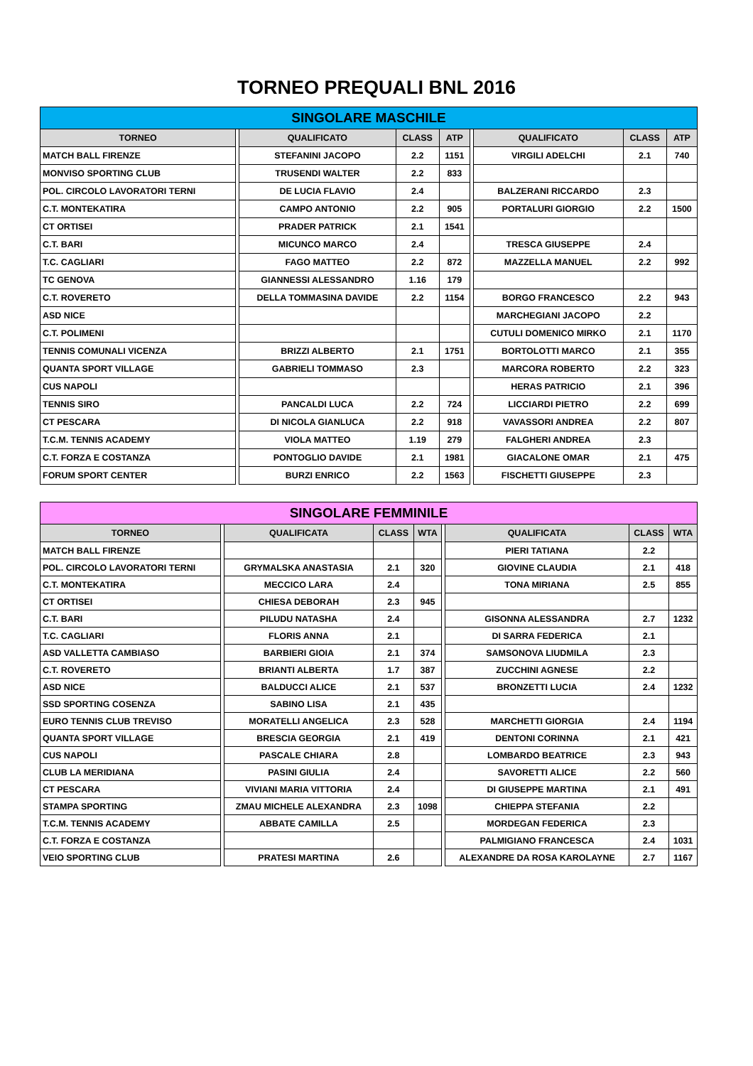TORNEO PREQUALI BNL 2016
| SINGOLARE MASCHILE | | | | | | | | |
| --- | --- | --- | --- | --- | --- | --- | --- | --- |
| TORNEO | | QUALIFICATO | CLASS | ATP | | QUALIFICATO | CLASS | ATP |
| MATCH BALL FIRENZE | | STEFANINI JACOPO | 2.2 | 1151 | | VIRGILI ADELCHI | 2.1 | 740 |
| MONVISO SPORTING CLUB | | TRUSENDI WALTER | 2.2 | 833 | | | | |
| POL. CIRCOLO LAVORATORI TERNI | | DE LUCIA FLAVIO | 2.4 | | | BALZERANI RICCARDO | 2.3 | |
| C.T. MONTEKATIRA | | CAMPO ANTONIO | 2.2 | 905 | | PORTALURI GIORGIO | 2.2 | 1500 |
| CT ORTISEI | | PRADER PATRICK | 2.1 | 1541 | | | | |
| C.T. BARI | | MICUNCO MARCO | 2.4 | | | TRESCA GIUSEPPE | 2.4 | |
| T.C. CAGLIARI | | FAGO MATTEO | 2.2 | 872 | | MAZZELLA MANUEL | 2.2 | 992 |
| TC GENOVA | | GIANNESSI ALESSANDRO | 1.16 | 179 | | | | |
| C.T. ROVERETO | | DELLA TOMMASINA DAVIDE | 2.2 | 1154 | | BORGO FRANCESCO | 2.2 | 943 |
| ASD NICE | | | | | | MARCHEGIANI JACOPO | 2.2 | |
| C.T. POLIMENI | | | | | | CUTULI DOMENICO MIRKO | 2.1 | 1170 |
| TENNIS COMUNALI VICENZA | | BRIZZI ALBERTO | 2.1 | 1751 | | BORTOLOTTI MARCO | 2.1 | 355 |
| QUANTA SPORT VILLAGE | | GABRIELI TOMMASO | 2.3 | | | MARCORA ROBERTO | 2.2 | 323 |
| CUS NAPOLI | | | | | | HERAS PATRICIO | 2.1 | 396 |
| TENNIS SIRO | | PANCALDI LUCA | 2.2 | 724 | | LICCIARDI PIETRO | 2.2 | 699 |
| CT PESCARA | | DI NICOLA GIANLUCA | 2.2 | 918 | | VAVASSORI ANDREA | 2.2 | 807 |
| T.C.M. TENNIS ACADEMY | | VIOLA MATTEO | 1.19 | 279 | | FALGHERI ANDREA | 2.3 | |
| C.T. FORZA E COSTANZA | | PONTOGLIO DAVIDE | 2.1 | 1981 | | GIACALONE OMAR | 2.1 | 475 |
| FORUM SPORT CENTER | | BURZI ENRICO | 2.2 | 1563 | | FISCHETTI GIUSEPPE | 2.3 | |
| SINGOLARE FEMMINILE | | | | | | | | |
| --- | --- | --- | --- | --- | --- | --- | --- | --- |
| TORNEO | | QUALIFICATA | CLASS | WTA | | QUALIFICATA | CLASS | WTA |
| MATCH BALL FIRENZE | | | | | | PIERI TATIANA | 2.2 | |
| POL. CIRCOLO LAVORATORI TERNI | | GRYMALSKA ANASTASIA | 2.1 | 320 | | GIOVINE CLAUDIA | 2.1 | 418 |
| C.T. MONTEKATIRA | | MECCICO LARA | 2.4 | | | TONA MIRIANA | 2.5 | 855 |
| CT ORTISEI | | CHIESA DEBORAH | 2.3 | 945 | | | | |
| C.T. BARI | | PILUDU NATASHA | 2.4 | | | GISONNA ALESSANDRA | 2.7 | 1232 |
| T.C. CAGLIARI | | FLORIS ANNA | 2.1 | | | DI SARRA FEDERICA | 2.1 | |
| ASD VALLETTA CAMBIASO | | BARBIERI GIOIA | 2.1 | 374 | | SAMSONOVA LIUDMILA | 2.3 | |
| C.T. ROVERETO | | BRIANTI ALBERTA | 1.7 | 387 | | ZUCCHINI AGNESE | 2.2 | |
| ASD NICE | | BALDUCCI ALICE | 2.1 | 537 | | BRONZETTI LUCIA | 2.4 | 1232 |
| SSD SPORTING COSENZA | | SABINO LISA | 2.1 | 435 | | | | |
| EURO TENNIS CLUB TREVISO | | MORATELLI ANGELICA | 2.3 | 528 | | MARCHETTI GIORGIA | 2.4 | 1194 |
| QUANTA SPORT VILLAGE | | BRESCIA GEORGIA | 2.1 | 419 | | DENTONI CORINNA | 2.1 | 421 |
| CUS NAPOLI | | PASCALE CHIARA | 2.8 | | | LOMBARDO BEATRICE | 2.3 | 943 |
| CLUB LA MERIDIANA | | PASINI GIULIA | 2.4 | | | SAVORETTI ALICE | 2.2 | 560 |
| CT PESCARA | | VIVIANI MARIA VITTORIA | 2.4 | | | DI GIUSEPPE MARTINA | 2.1 | 491 |
| STAMPA SPORTING | | ZMAU MICHELE ALEXANDRA | 2.3 | 1098 | | CHIEPPA STEFANIA | 2.2 | |
| T.C.M. TENNIS ACADEMY | | ABBATE CAMILLA | 2.5 | | | MORDEGAN FEDERICA | 2.3 | |
| C.T. FORZA E COSTANZA | | | | | | PALMIGIANO FRANCESCA | 2.4 | 1031 |
| VEIO SPORTING CLUB | | PRATESI MARTINA | 2.6 | | | ALEXANDRE DA ROSA KAROLAYNE | 2.7 | 1167 |